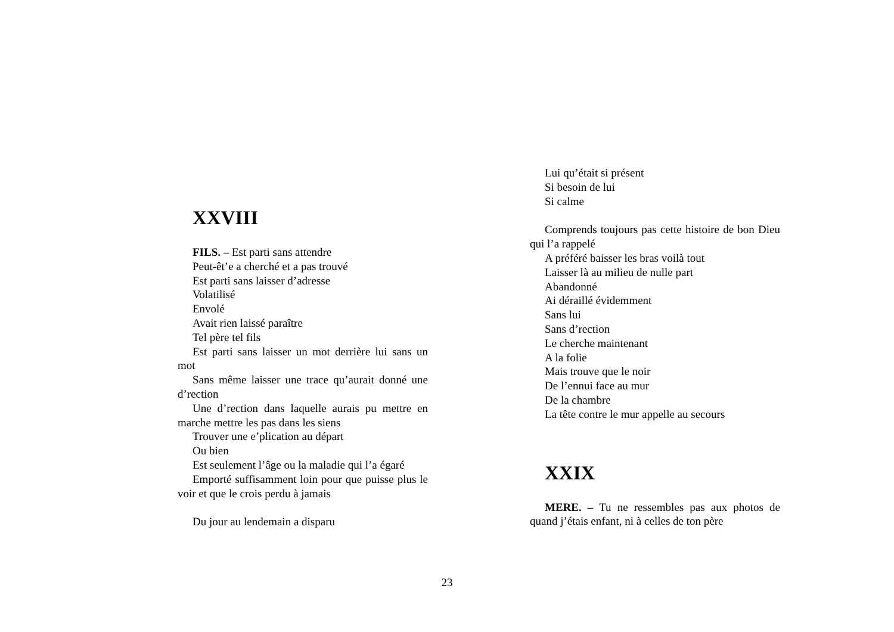XXVIII
FILS. – Est parti sans attendre
Peut-êt’e a cherché et a pas trouvé
Est parti sans laisser d’adresse
Volatilisé
Envolé
Avait rien laissé paraître
Tel père tel fils
Est parti sans laisser un mot derrière lui sans un mot
Sans même laisser une trace qu’aurait donné une d’rection
Une d’rection dans laquelle aurais pu mettre en marche mettre les pas dans les siens
Trouver une e’plication au départ
Ou bien
Est seulement l’âge ou la maladie qui l’a égaré
Emporté suffisamment loin pour que puisse plus le voir et que le crois perdu à jamais
Du jour au lendemain a disparu
Lui qu’était si présent
Si besoin de lui
Si calme
Comprends toujours pas cette histoire de bon Dieu qui l’a rappelé
A préféré baisser les bras voilà tout
Laisser là au milieu de nulle part
Abandonné
Ai déraillé évidemment
Sans lui
Sans d’rection
Le cherche maintenant
A la folie
Mais trouve que le noir
De l’ennui face au mur
De la chambre
La tête contre le mur appelle au secours
XXIX
MERE. – Tu ne ressembles pas aux photos de quand j’étais enfant, ni à celles de ton père
23